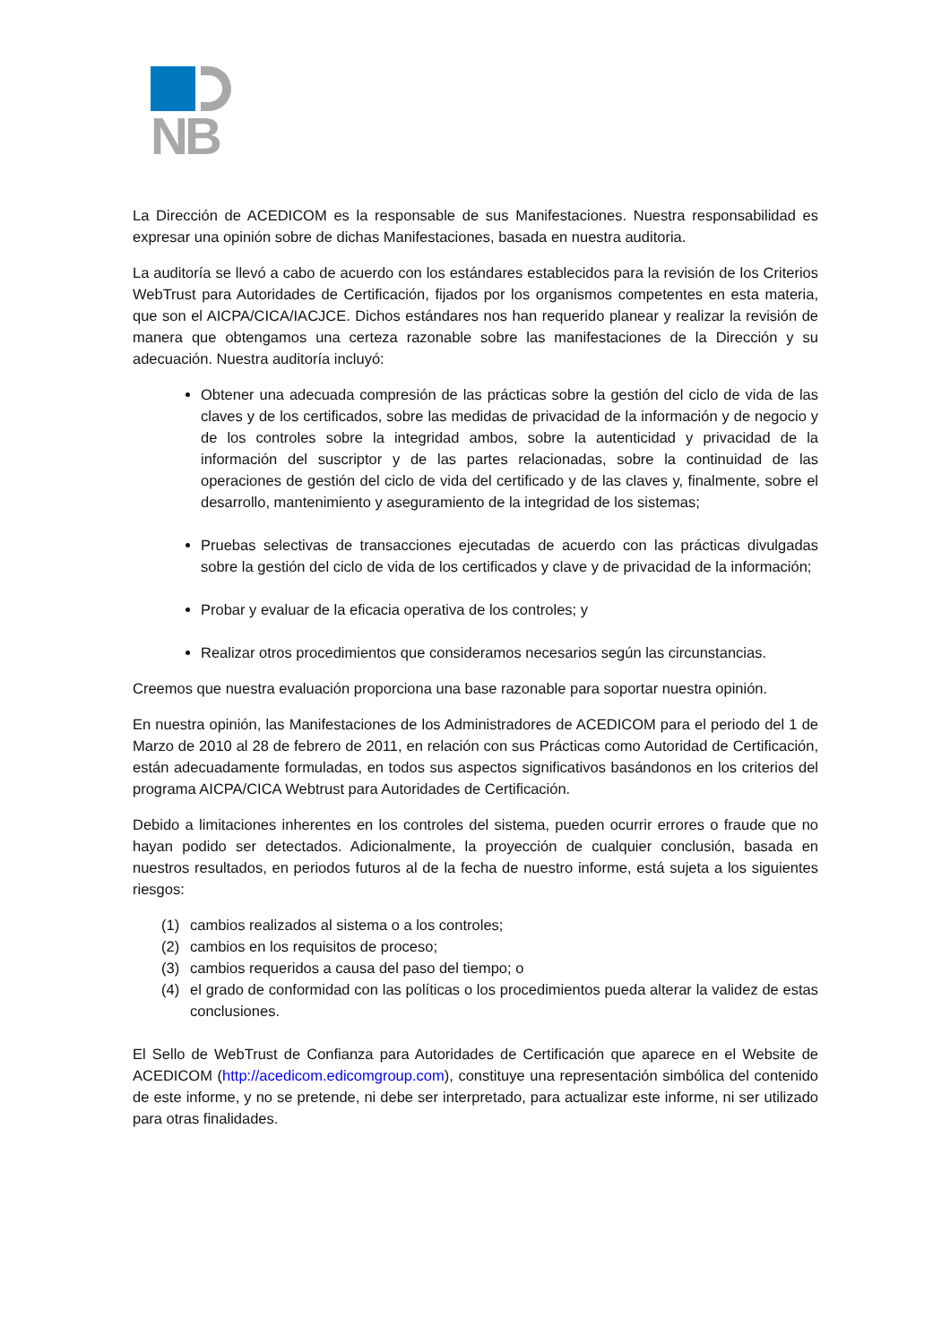NB
La Dirección de ACEDICOM es la responsable de sus Manifestaciones. Nuestra responsabilidad es expresar una opinión sobre de dichas Manifestaciones, basada en nuestra auditoria.
La auditoría se llevó a cabo de acuerdo con los estándares establecidos para la revisión de los Criterios WebTrust para Autoridades de Certificación, fijados por los organismos competentes en esta materia, que son el AICPA/CICA/IACJCE. Dichos estándares nos han requerido planear y realizar la revisión de manera que obtengamos una certeza razonable sobre las manifestaciones de la Dirección y su adecuación. Nuestra auditoría incluyó:
Obtener una adecuada compresión de las prácticas sobre la gestión del ciclo de vida de las claves y de los certificados, sobre las medidas de privacidad de la información y de negocio y de los controles sobre la integridad ambos, sobre la autenticidad y privacidad de la información del suscriptor y de las partes relacionadas, sobre la continuidad de las operaciones de gestión del ciclo de vida del certificado y de las claves y, finalmente, sobre el desarrollo, mantenimiento y aseguramiento de la integridad de los sistemas;
Pruebas selectivas de transacciones ejecutadas de acuerdo con las prácticas divulgadas sobre la gestión del ciclo de vida de los certificados y clave y de privacidad de la información;
Probar y evaluar de la eficacia operativa de los controles; y
Realizar otros procedimientos que consideramos necesarios según las circunstancias.
Creemos que nuestra evaluación proporciona una base razonable para soportar nuestra opinión.
En nuestra opinión, las Manifestaciones de los Administradores de ACEDICOM para el periodo del 1 de Marzo de 2010 al 28 de febrero de 2011, en relación con sus Prácticas como Autoridad de Certificación, están adecuadamente formuladas, en todos sus aspectos significativos basándonos en los criterios del programa AICPA/CICA Webtrust para Autoridades de Certificación.
Debido a limitaciones inherentes en los controles del sistema, pueden ocurrir errores o fraude que no hayan podido ser detectados. Adicionalmente, la proyección de cualquier conclusión, basada en nuestros resultados, en periodos futuros al de la fecha de nuestro informe, está sujeta a los siguientes riesgos:
(1) cambios realizados al sistema o a los controles;
(2) cambios en los requisitos de proceso;
(3) cambios requeridos a causa del paso del tiempo; o
(4) el grado de conformidad con las políticas o los procedimientos pueda alterar la validez de estas conclusiones.
El Sello de WebTrust de Confianza para Autoridades de Certificación que aparece en el Website de ACEDICOM (http://acedicom.edicomgroup.com), constituye una representación simbólica del contenido de este informe, y no se pretende, ni debe ser interpretado, para actualizar este informe, ni ser utilizado para otras finalidades.